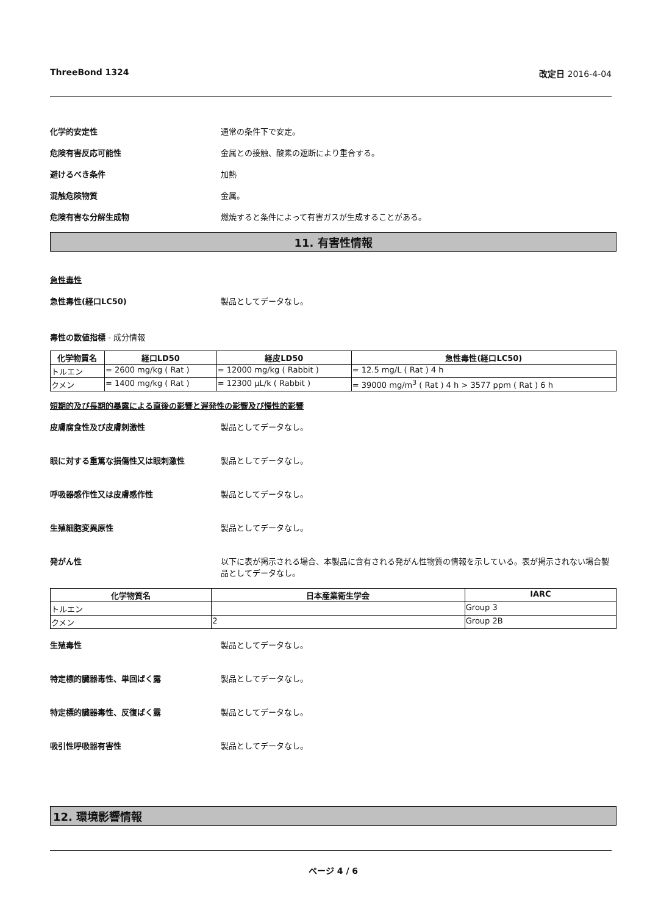ThreeBond 1324 改定日 2016-4-04
化学的安定性 通常の条件下で安定。
危険有害反応可能性 金属との接触、酸素の遮断により重合する。
避けるべき条件 加熱
混触危険物質 金属。
危険有害な分解生成物 燃焼すると条件によって有害ガスが生成することがある。
11. 有害性情報
急性毒性
急性毒性(経口LC50) 製品としてデータなし。
毒性の数値指標 - 成分情報
| 化学物質名 | 経口LD50 | 経皮LD50 | 急性毒性(経口LC50) |
| --- | --- | --- | --- |
| トルエン | = 2600 mg/kg ( Rat ) | = 12000 mg/kg ( Rabbit ) | = 12.5 mg/L ( Rat ) 4 h |
| クメン | = 1400 mg/kg ( Rat ) | = 12300 µL/k ( Rabbit ) | = 39000 mg/m<sup>3</sup> ( Rat ) 4 h > 3577 ppm ( Rat ) 6 h |
短期的及び長期的暴露による直後の影響と遅発性の影響及び慢性的影響
皮膚腐食性及び皮膚刺激性 製品としてデータなし。
眼に対する重篤な損傷性又は眼刺激性 製品としてデータなし。
呼吸器感作性又は皮膚感作性 製品としてデータなし。
生殖細胞変異原性 製品としてデータなし。
発がん性 以下に表が掲示される場合、本製品に含有される発がん性物質の情報を示している。表が掲示されない場合製品としてデータなし。
| 化学物質名 | 日本産業衛生学会 | IARC |
| --- | --- | --- |
| トルエン | | Group 3 |
| クメン | 2 | Group 2B |
生殖毒性 製品としてデータなし。
特定標的臓器毒性、単回ばく露 製品としてデータなし。
特定標的臓器毒性、反復ばく露 製品としてデータなし。
吸引性呼吸器有害性 製品としてデータなし。
12. 環境影響情報
ページ 4 / 6